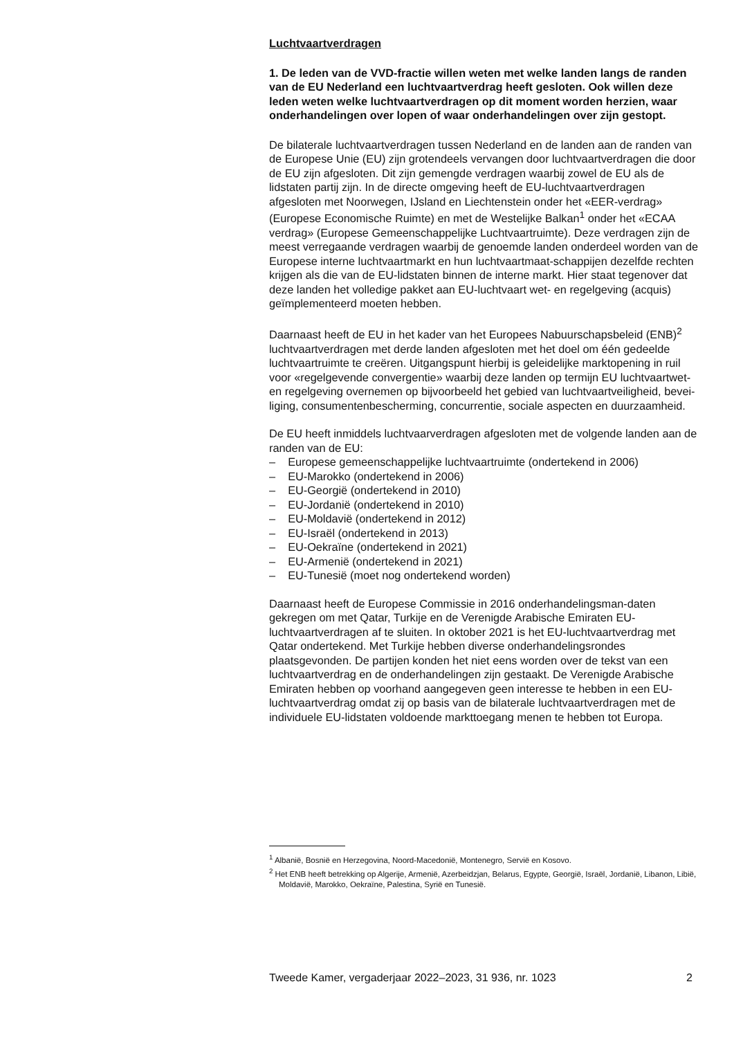Luchtvaartverdragen
1. De leden van de VVD-fractie willen weten met welke landen langs de randen van de EU Nederland een luchtvaartverdrag heeft gesloten. Ook willen deze leden weten welke luchtvaartverdragen op dit moment worden herzien, waar onderhandelingen over lopen of waar onderhandelingen over zijn gestopt.
De bilaterale luchtvaartverdragen tussen Nederland en de landen aan de randen van de Europese Unie (EU) zijn grotendeels vervangen door luchtvaartverdragen die door de EU zijn afgesloten. Dit zijn gemengde verdragen waarbij zowel de EU als de lidstaten partij zijn. In de directe omgeving heeft de EU-luchtvaartverdragen afgesloten met Noorwegen, IJsland en Liechtenstein onder het «EER-verdrag» (Europese Economische Ruimte) en met de Westelijke Balkan<sup>1</sup> onder het «ECAA verdrag» (Europese Gemeenschappelijke Luchtvaartruimte). Deze verdragen zijn de meest verregaande verdragen waarbij de genoemde landen onderdeel worden van de Europese interne luchtvaartmarkt en hun luchtvaartmaat-schappijen dezelfde rechten krijgen als die van de EU-lidstaten binnen de interne markt. Hier staat tegenover dat deze landen het volledige pakket aan EU-luchtvaart wet- en regelgeving (acquis) geïmplementeerd moeten hebben.
Daarnaast heeft de EU in het kader van het Europees Nabuurschapsbeleid (ENB)<sup>2</sup> luchtvaartverdragen met derde landen afgesloten met het doel om één gedeelde luchtvaartruimte te creëren. Uitgangspunt hierbij is geleidelijke marktopening in ruil voor «regelgevende convergentie» waarbij deze landen op termijn EU luchtvaartwet- en regelgeving overnemen op bijvoorbeeld het gebied van luchtvaartveiligheid, bevei-liging, consumentenbescherming, concurrentie, sociale aspecten en duurzaamheid.
De EU heeft inmiddels luchtvaarverdragen afgesloten met de volgende landen aan de randen van de EU:
– Europese gemeenschappelijke luchtvaartruimte (ondertekend in 2006)
– EU-Marokko (ondertekend in 2006)
– EU-Georgië (ondertekend in 2010)
– EU-Jordanië (ondertekend in 2010)
– EU-Moldavië (ondertekend in 2012)
– EU-Israël (ondertekend in 2013)
– EU-Oekraïne (ondertekend in 2021)
– EU-Armenië (ondertekend in 2021)
– EU-Tunesië (moet nog ondertekend worden)
Daarnaast heeft de Europese Commissie in 2016 onderhandelingsman-daten gekregen om met Qatar, Turkije en de Verenigde Arabische Emiraten EU-luchtvaartverdragen af te sluiten. In oktober 2021 is het EU-luchtvaartverdrag met Qatar ondertekend. Met Turkije hebben diverse onderhandelingsrondes plaatsgevonden. De partijen konden het niet eens worden over de tekst van een luchtvaartverdrag en de onderhandelingen zijn gestaakt. De Verenigde Arabische Emiraten hebben op voorhand aangegeven geen interesse te hebben in een EU-luchtvaartverdrag omdat zij op basis van de bilaterale luchtvaartverdragen met de individuele EU-lidstaten voldoende markttoegang menen te hebben tot Europa.
<sup>1</sup> Albanië, Bosnië en Herzegovina, Noord-Macedonië, Montenegro, Servië en Kosovo.
<sup>2</sup> Het ENB heeft betrekking op Algerije, Armenië, Azerbeidzjan, Belarus, Egypte, Georgië, Israël, Jordanië, Libanon, Libië, Moldavië, Marokko, Oekraïne, Palestina, Syrië en Tunesië.
Tweede Kamer, vergaderjaar 2022–2023, 31 936, nr. 1023 2